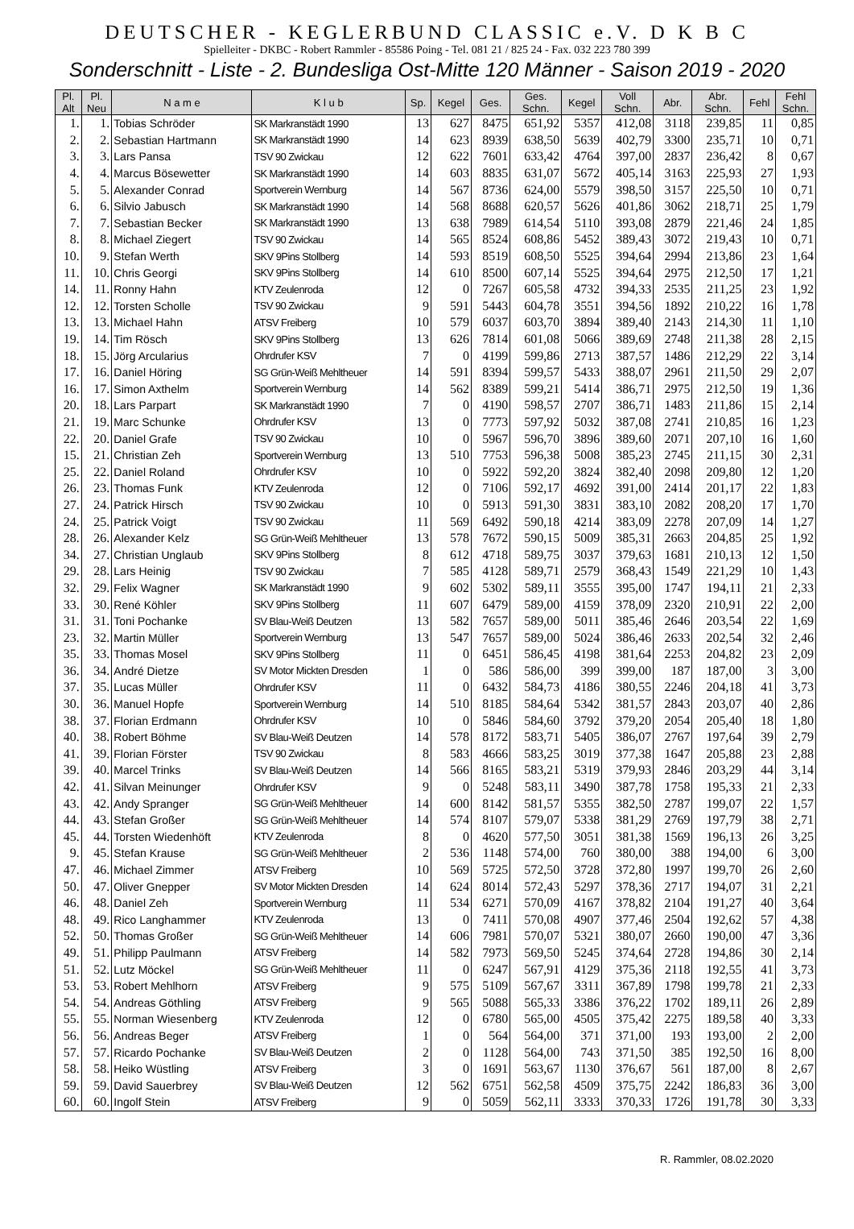DEUTSCHER - KEGLERBUND CLASSIC e.V. D K B C
Spielleiter - DKBC - Robert Rammler - 85586 Poing - Tel. 081 21 / 825 24 - Fax. 032 223 780 399
Sonderschnitt - Liste - 2. Bundesliga Ost-Mitte 120 Männer - Saison 2019 - 2020
| Pl. Alt | Pl. Neu | N a m e | K l u b | Sp. | Kegel | Ges. | Ges. Schn. | Kegel | Voll Schn. | Abr. | Abr. Schn. | Fehl | Fehl Schn. |
| --- | --- | --- | --- | --- | --- | --- | --- | --- | --- | --- | --- | --- | --- |
| 1. | 1. | Tobias Schröder | SK Markranstädt 1990 | 13 | 627 | 8475 | 651,92 | 5357 | 412,08 | 3118 | 239,85 | 11 | 0,85 |
| 2. | 2. | Sebastian Hartmann | SK Markranstädt 1990 | 14 | 623 | 8939 | 638,50 | 5639 | 402,79 | 3300 | 235,71 | 10 | 0,71 |
| 3. | 3. | Lars Pansa | TSV 90 Zwickau | 12 | 622 | 7601 | 633,42 | 4764 | 397,00 | 2837 | 236,42 | 8 | 0,67 |
| 4. | 4. | Marcus Bösewetter | SK Markranstädt 1990 | 14 | 603 | 8835 | 631,07 | 5672 | 405,14 | 3163 | 225,93 | 27 | 1,93 |
| 5. | 5. | Alexander Conrad | Sportverein Wernburg | 14 | 567 | 8736 | 624,00 | 5579 | 398,50 | 3157 | 225,50 | 10 | 0,71 |
| 6. | 6. | Silvio Jabusch | SK Markranstädt 1990 | 14 | 568 | 8688 | 620,57 | 5626 | 401,86 | 3062 | 218,71 | 25 | 1,79 |
| 7. | 7. | Sebastian Becker | SK Markranstädt 1990 | 13 | 638 | 7989 | 614,54 | 5110 | 393,08 | 2879 | 221,46 | 24 | 1,85 |
| 8. | 8. | Michael Ziegert | TSV 90 Zwickau | 14 | 565 | 8524 | 608,86 | 5452 | 389,43 | 3072 | 219,43 | 10 | 0,71 |
| 10. | 9. | Stefan Werth | SKV 9Pins Stollberg | 14 | 593 | 8519 | 608,50 | 5525 | 394,64 | 2994 | 213,86 | 23 | 1,64 |
| 11. | 10. | Chris Georgi | SKV 9Pins Stollberg | 14 | 610 | 8500 | 607,14 | 5525 | 394,64 | 2975 | 212,50 | 17 | 1,21 |
| 14. | 11. | Ronny Hahn | KTV Zeulenroda | 12 | 0 | 7267 | 605,58 | 4732 | 394,33 | 2535 | 211,25 | 23 | 1,92 |
| 12. | 12. | Torsten Scholle | TSV 90 Zwickau | 9 | 591 | 5443 | 604,78 | 3551 | 394,56 | 1892 | 210,22 | 16 | 1,78 |
| 13. | 13. | Michael Hahn | ATSV Freiberg | 10 | 579 | 6037 | 603,70 | 3894 | 389,40 | 2143 | 214,30 | 11 | 1,10 |
| 19. | 14. | Tim Rösch | SKV 9Pins Stollberg | 13 | 626 | 7814 | 601,08 | 5066 | 389,69 | 2748 | 211,38 | 28 | 2,15 |
| 18. | 15. | Jörg Arcularius | Ohrdrufer KSV | 7 | 0 | 4199 | 599,86 | 2713 | 387,57 | 1486 | 212,29 | 22 | 3,14 |
| 17. | 16. | Daniel Höring | SG Grün-Weiß Mehltheuer | 14 | 591 | 8394 | 599,57 | 5433 | 388,07 | 2961 | 211,50 | 29 | 2,07 |
| 16. | 17. | Simon Axthelm | Sportverein Wernburg | 14 | 562 | 8389 | 599,21 | 5414 | 386,71 | 2975 | 212,50 | 19 | 1,36 |
| 20. | 18. | Lars Parpart | SK Markranstädt 1990 | 7 | 0 | 4190 | 598,57 | 2707 | 386,71 | 1483 | 211,86 | 15 | 2,14 |
| 21. | 19. | Marc Schunke | Ohrdrufer KSV | 13 | 0 | 7773 | 597,92 | 5032 | 387,08 | 2741 | 210,85 | 16 | 1,23 |
| 22. | 20. | Daniel Grafe | TSV 90 Zwickau | 10 | 0 | 5967 | 596,70 | 3896 | 389,60 | 2071 | 207,10 | 16 | 1,60 |
| 15. | 21. | Christian Zeh | Sportverein Wernburg | 13 | 510 | 7753 | 596,38 | 5008 | 385,23 | 2745 | 211,15 | 30 | 2,31 |
| 25. | 22. | Daniel Roland | Ohrdrufer KSV | 10 | 0 | 5922 | 592,20 | 3824 | 382,40 | 2098 | 209,80 | 12 | 1,20 |
| 26. | 23. | Thomas Funk | KTV Zeulenroda | 12 | 0 | 7106 | 592,17 | 4692 | 391,00 | 2414 | 201,17 | 22 | 1,83 |
| 27. | 24. | Patrick Hirsch | TSV 90 Zwickau | 10 | 0 | 5913 | 591,30 | 3831 | 383,10 | 2082 | 208,20 | 17 | 1,70 |
| 24. | 25. | Patrick Voigt | TSV 90 Zwickau | 11 | 569 | 6492 | 590,18 | 4214 | 383,09 | 2278 | 207,09 | 14 | 1,27 |
| 28. | 26. | Alexander Kelz | SG Grün-Weiß Mehltheuer | 13 | 578 | 7672 | 590,15 | 5009 | 385,31 | 2663 | 204,85 | 25 | 1,92 |
| 34. | 27. | Christian Unglaub | SKV 9Pins Stollberg | 8 | 612 | 4718 | 589,75 | 3037 | 379,63 | 1681 | 210,13 | 12 | 1,50 |
| 29. | 28. | Lars Heinig | TSV 90 Zwickau | 7 | 585 | 4128 | 589,71 | 2579 | 368,43 | 1549 | 221,29 | 10 | 1,43 |
| 32. | 29. | Felix Wagner | SK Markranstädt 1990 | 9 | 602 | 5302 | 589,11 | 3555 | 395,00 | 1747 | 194,11 | 21 | 2,33 |
| 33. | 30. | René Köhler | SKV 9Pins Stollberg | 11 | 607 | 6479 | 589,00 | 4159 | 378,09 | 2320 | 210,91 | 22 | 2,00 |
| 31. | 31. | Toni Pochanke | SV Blau-Weiß Deutzen | 13 | 582 | 7657 | 589,00 | 5011 | 385,46 | 2646 | 203,54 | 22 | 1,69 |
| 23. | 32. | Martin Müller | Sportverein Wernburg | 13 | 547 | 7657 | 589,00 | 5024 | 386,46 | 2633 | 202,54 | 32 | 2,46 |
| 35. | 33. | Thomas Mosel | SKV 9Pins Stollberg | 11 | 0 | 6451 | 586,45 | 4198 | 381,64 | 2253 | 204,82 | 23 | 2,09 |
| 36. | 34. | André Dietze | SV Motor Mickten Dresden | 1 | 0 | 586 | 586,00 | 399 | 399,00 | 187 | 187,00 | 3 | 3,00 |
| 37. | 35. | Lucas Müller | Ohrdrufer KSV | 11 | 0 | 6432 | 584,73 | 4186 | 380,55 | 2246 | 204,18 | 41 | 3,73 |
| 30. | 36. | Manuel Hopfe | Sportverein Wernburg | 14 | 510 | 8185 | 584,64 | 5342 | 381,57 | 2843 | 203,07 | 40 | 2,86 |
| 38. | 37. | Florian Erdmann | Ohrdrufer KSV | 10 | 0 | 5846 | 584,60 | 3792 | 379,20 | 2054 | 205,40 | 18 | 1,80 |
| 40. | 38. | Robert Böhme | SV Blau-Weiß Deutzen | 14 | 578 | 8172 | 583,71 | 5405 | 386,07 | 2767 | 197,64 | 39 | 2,79 |
| 41. | 39. | Florian Förster | TSV 90 Zwickau | 8 | 583 | 4666 | 583,25 | 3019 | 377,38 | 1647 | 205,88 | 23 | 2,88 |
| 39. | 40. | Marcel Trinks | SV Blau-Weiß Deutzen | 14 | 566 | 8165 | 583,21 | 5319 | 379,93 | 2846 | 203,29 | 44 | 3,14 |
| 42. | 41. | Silvan Meinunger | Ohrdrufer KSV | 9 | 0 | 5248 | 583,11 | 3490 | 387,78 | 1758 | 195,33 | 21 | 2,33 |
| 43. | 42. | Andy Spranger | SG Grün-Weiß Mehltheuer | 14 | 600 | 8142 | 581,57 | 5355 | 382,50 | 2787 | 199,07 | 22 | 1,57 |
| 44. | 43. | Stefan Großer | SG Grün-Weiß Mehltheuer | 14 | 574 | 8107 | 579,07 | 5338 | 381,29 | 2769 | 197,79 | 38 | 2,71 |
| 45. | 44. | Torsten Wiedenhöft | KTV Zeulenroda | 8 | 0 | 4620 | 577,50 | 3051 | 381,38 | 1569 | 196,13 | 26 | 3,25 |
| 9. | 45. | Stefan Krause | SG Grün-Weiß Mehltheuer | 2 | 536 | 1148 | 574,00 | 760 | 380,00 | 388 | 194,00 | 6 | 3,00 |
| 47. | 46. | Michael Zimmer | ATSV Freiberg | 10 | 569 | 5725 | 572,50 | 3728 | 372,80 | 1997 | 199,70 | 26 | 2,60 |
| 50. | 47. | Oliver Gnepper | SV Motor Mickten Dresden | 14 | 624 | 8014 | 572,43 | 5297 | 378,36 | 2717 | 194,07 | 31 | 2,21 |
| 46. | 48. | Daniel Zeh | Sportverein Wernburg | 11 | 534 | 6271 | 570,09 | 4167 | 378,82 | 2104 | 191,27 | 40 | 3,64 |
| 48. | 49. | Rico Langhammer | KTV Zeulenroda | 13 | 0 | 7411 | 570,08 | 4907 | 377,46 | 2504 | 192,62 | 57 | 4,38 |
| 52. | 50. | Thomas Großer | SG Grün-Weiß Mehltheuer | 14 | 606 | 7981 | 570,07 | 5321 | 380,07 | 2660 | 190,00 | 47 | 3,36 |
| 49. | 51. | Philipp Paulmann | ATSV Freiberg | 14 | 582 | 7973 | 569,50 | 5245 | 374,64 | 2728 | 194,86 | 30 | 2,14 |
| 51. | 52. | Lutz Möckel | SG Grün-Weiß Mehltheuer | 11 | 0 | 6247 | 567,91 | 4129 | 375,36 | 2118 | 192,55 | 41 | 3,73 |
| 53. | 53. | Robert Mehlhorn | ATSV Freiberg | 9 | 575 | 5109 | 567,67 | 3311 | 367,89 | 1798 | 199,78 | 21 | 2,33 |
| 54. | 54. | Andreas Göthling | ATSV Freiberg | 9 | 565 | 5088 | 565,33 | 3386 | 376,22 | 1702 | 189,11 | 26 | 2,89 |
| 55. | 55. | Norman Wiesenberg | KTV Zeulenroda | 12 | 0 | 6780 | 565,00 | 4505 | 375,42 | 2275 | 189,58 | 40 | 3,33 |
| 56. | 56. | Andreas Beger | ATSV Freiberg | 1 | 0 | 564 | 564,00 | 371 | 371,00 | 193 | 193,00 | 2 | 2,00 |
| 57. | 57. | Ricardo Pochanke | SV Blau-Weiß Deutzen | 2 | 0 | 1128 | 564,00 | 743 | 371,50 | 385 | 192,50 | 16 | 8,00 |
| 58. | 58. | Heiko Wüstling | ATSV Freiberg | 3 | 0 | 1691 | 563,67 | 1130 | 376,67 | 561 | 187,00 | 8 | 2,67 |
| 59. | 59. | David Sauerbrey | SV Blau-Weiß Deutzen | 12 | 562 | 6751 | 562,58 | 4509 | 375,75 | 2242 | 186,83 | 36 | 3,00 |
| 60. | 60. | Ingolf Stein | ATSV Freiberg | 9 | 0 | 5059 | 562,11 | 3333 | 370,33 | 1726 | 191,78 | 30 | 3,33 |
R. Rammler, 08.02.2020